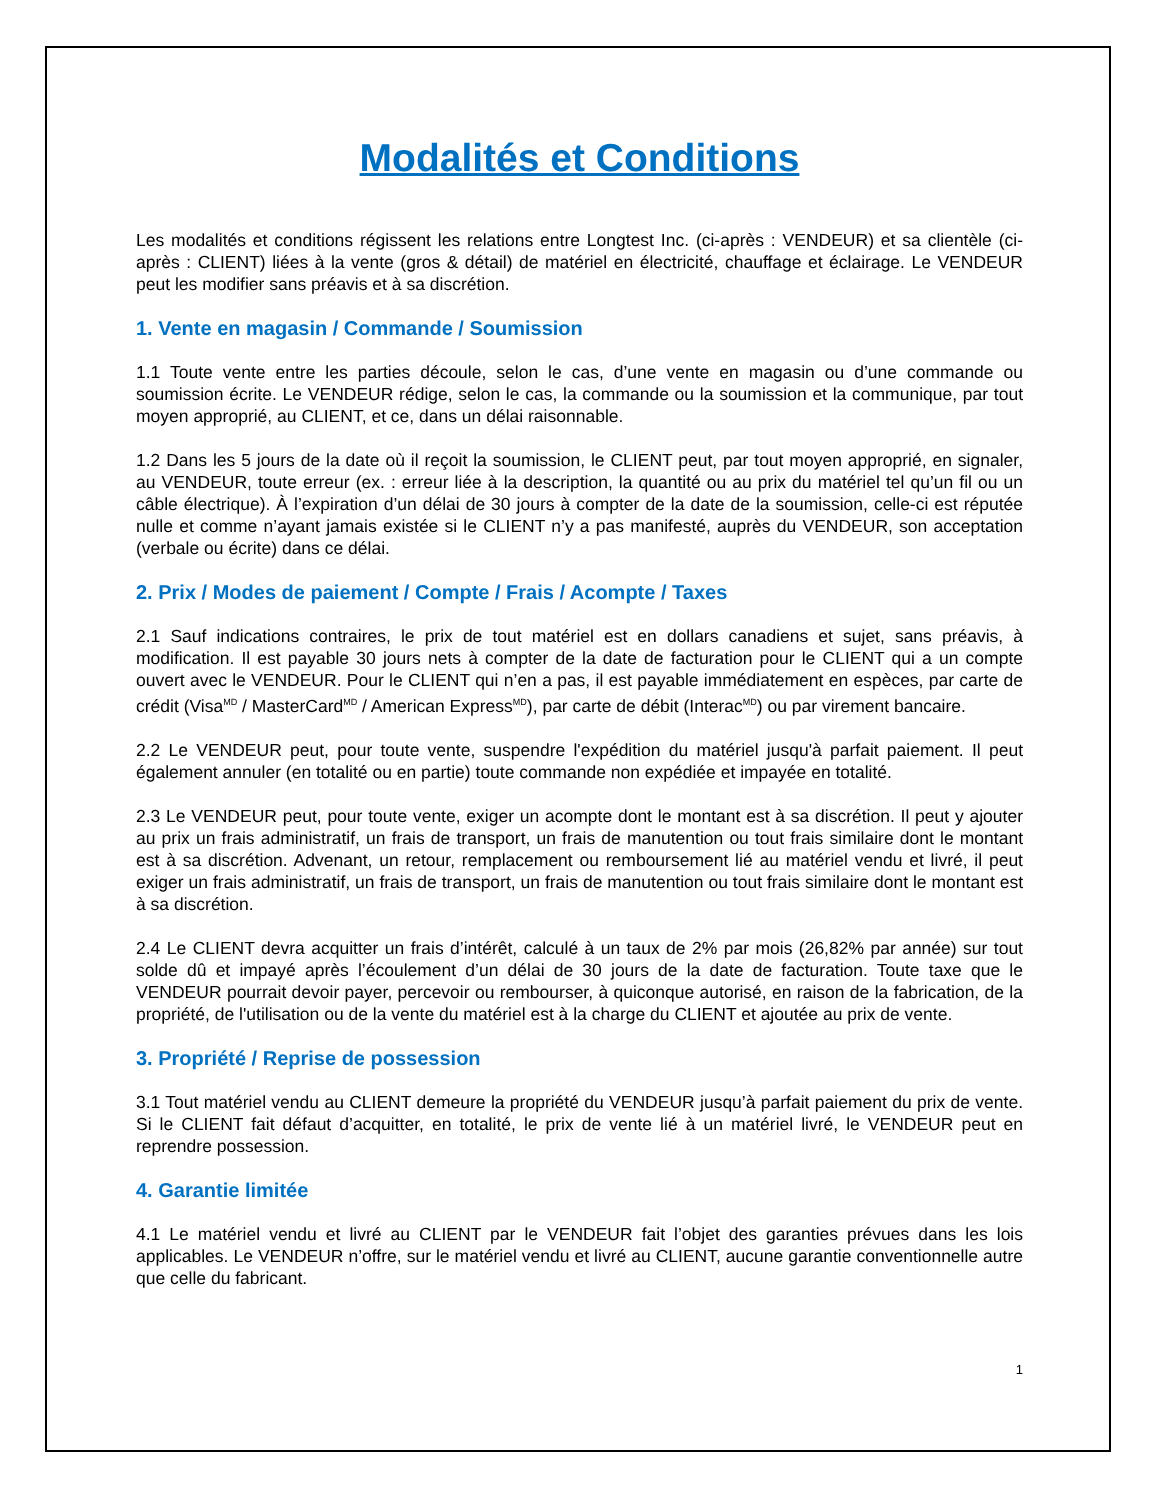Modalités et Conditions
Les modalités et conditions régissent les relations entre Longtest Inc. (ci-après : VENDEUR) et sa clientèle (ci-après : CLIENT) liées à la vente (gros & détail) de matériel en électricité, chauffage et éclairage. Le VENDEUR peut les modifier sans préavis et à sa discrétion.
1. Vente en magasin / Commande / Soumission
1.1 Toute vente entre les parties découle, selon le cas, d’une vente en magasin ou d’une commande ou soumission écrite. Le VENDEUR rédige, selon le cas, la commande ou la soumission et la communique, par tout moyen approprié, au CLIENT, et ce, dans un délai raisonnable.
1.2 Dans les 5 jours de la date où il reçoit la soumission, le CLIENT peut, par tout moyen approprié, en signaler, au VENDEUR, toute erreur (ex. : erreur liée à la description, la quantité ou au prix du matériel tel qu’un fil ou un câble électrique). À l’expiration d’un délai de 30 jours à compter de la date de la soumission, celle-ci est réputée nulle et comme n’ayant jamais existée si le CLIENT n’y a pas manifesté, auprès du VENDEUR, son acceptation (verbale ou écrite) dans ce délai.
2. Prix / Modes de paiement / Compte / Frais / Acompte / Taxes
2.1 Sauf indications contraires, le prix de tout matériel est en dollars canadiens et sujet, sans préavis, à modification. Il est payable 30 jours nets à compter de la date de facturation pour le CLIENT qui a un compte ouvert avec le VENDEUR. Pour le CLIENT qui n’en a pas, il est payable immédiatement en espèces, par carte de crédit (Visa<sup>MD</sup> / MasterCard<sup>MD</sup> / American Express<sup>MD</sup>), par carte de débit (Interac<sup>MD</sup>) ou par virement bancaire.
2.2 Le VENDEUR peut, pour toute vente, suspendre l'expédition du matériel jusqu'à parfait paiement. Il peut également annuler (en totalité ou en partie) toute commande non expédiée et impayée en totalité.
2.3 Le VENDEUR peut, pour toute vente, exiger un acompte dont le montant est à sa discrétion. Il peut y ajouter au prix un frais administratif, un frais de transport, un frais de manutention ou tout frais similaire dont le montant est à sa discrétion. Advenant, un retour, remplacement ou remboursement lié au matériel vendu et livré, il peut exiger un frais administratif, un frais de transport, un frais de manutention ou tout frais similaire dont le montant est à sa discrétion.
2.4 Le CLIENT devra acquitter un frais d’intérêt, calculé à un taux de 2% par mois (26,82% par année) sur tout solde dû et impayé après l’écoulement d’un délai de 30 jours de la date de facturation. Toute taxe que le VENDEUR pourrait devoir payer, percevoir ou rembourser, à quiconque autorisé, en raison de la fabrication, de la propriété, de l'utilisation ou de la vente du matériel est à la charge du CLIENT et ajoutée au prix de vente.
3. Propriété / Reprise de possession
3.1 Tout matériel vendu au CLIENT demeure la propriété du VENDEUR jusqu’à parfait paiement du prix de vente. Si le CLIENT fait défaut d’acquitter, en totalité, le prix de vente lié à un matériel livré, le VENDEUR peut en reprendre possession.
4. Garantie limitée
4.1 Le matériel vendu et livré au CLIENT par le VENDEUR fait l’objet des garanties prévues dans les lois applicables. Le VENDEUR n’offre, sur le matériel vendu et livré au CLIENT, aucune garantie conventionnelle autre que celle du fabricant.
1